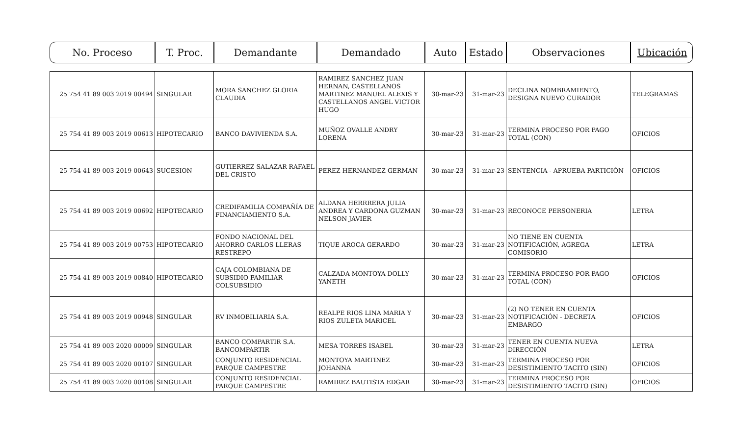| No. Proceso | T. Proc. | Demandante | Demandado | Auto | Estado | Observaciones | Ubicación |
| --- | --- | --- | --- | --- | --- | --- | --- |
| 25 754 41 89 003 2019 00494 | SINGULAR | MORA SANCHEZ GLORIA CLAUDIA | RAMIREZ SANCHEZ JUAN HERNAN, CASTELLANOS MARTINEZ MANUEL ALEXIS Y CASTELLANOS ANGEL VICTOR HUGO | 30-mar-23 | 31-mar-23 | DECLINA NOMBRAMIENTO, DESIGNA NUEVO CURADOR | TELEGRAMAS |
| 25 754 41 89 003 2019 00613 | HIPOTECARIO | BANCO DAVIVIENDA S.A. | MUÑOZ OVALLE ANDRY LORENA | 30-mar-23 | 31-mar-23 | TERMINA PROCESO POR PAGO TOTAL (CON) | OFICIOS |
| 25 754 41 89 003 2019 00643 | SUCESION | GUTIERREZ SALAZAR RAFAEL DEL CRISTO | PEREZ HERNANDEZ GERMAN | 30-mar-23 | 31-mar-23 | SENTENCIA - APRUEBA PARTICIÓN | OFICIOS |
| 25 754 41 89 003 2019 00692 | HIPOTECARIO | CREDIFAMILIA COMPAÑÍA DE FINANCIAMIENTO S.A. | ALDANA HERRRERA JULIA ANDREA Y CARDONA GUZMAN NELSON JAVIER | 30-mar-23 | 31-mar-23 | RECONOCE PERSONERIA | LETRA |
| 25 754 41 89 003 2019 00753 | HIPOTECARIO | FONDO NACIONAL DEL AHORRO CARLOS LLERAS RESTREPO | TIQUE AROCA GERARDO | 30-mar-23 | 31-mar-23 | NO TIENE EN CUENTA NOTIFICACIÓN, AGREGA COMISORIO | LETRA |
| 25 754 41 89 003 2019 00840 | HIPOTECARIO | CAJA COLOMBIANA DE SUBSIDIO FAMILIAR COLSUBSIDIO | CALZADA MONTOYA DOLLY YANETH | 30-mar-23 | 31-mar-23 | TERMINA PROCESO POR PAGO TOTAL (CON) | OFICIOS |
| 25 754 41 89 003 2019 00948 | SINGULAR | RV INMOBILIARIA S.A. | REALPE RIOS LINA MARIA Y RIOS ZULETA MARICEL | 30-mar-23 | 31-mar-23 | (2) NO TENER EN CUENTA NOTIFICACIÓN - DECRETA EMBARGO | OFICIOS |
| 25 754 41 89 003 2020 00009 | SINGULAR | BANCO COMPARTIR S.A. BANCOMPARTIR | MESA TORRES ISABEL | 30-mar-23 | 31-mar-23 | TENER EN CUENTA NUEVA DIRECCIÓN | LETRA |
| 25 754 41 89 003 2020 00107 | SINGULAR | CONJUNTO RESIDENCIAL PARQUE CAMPESTRE | MONTOYA MARTINEZ JOHANNA | 30-mar-23 | 31-mar-23 | TERMINA PROCESO POR DESISTIMIENTO TACITO (SIN) | OFICIOS |
| 25 754 41 89 003 2020 00108 | SINGULAR | CONJUNTO RESIDENCIAL PARQUE CAMPESTRE | RAMIREZ BAUTISTA EDGAR | 30-mar-23 | 31-mar-23 | TERMINA PROCESO POR DESISTIMIENTO TACITO (SIN) | OFICIOS |